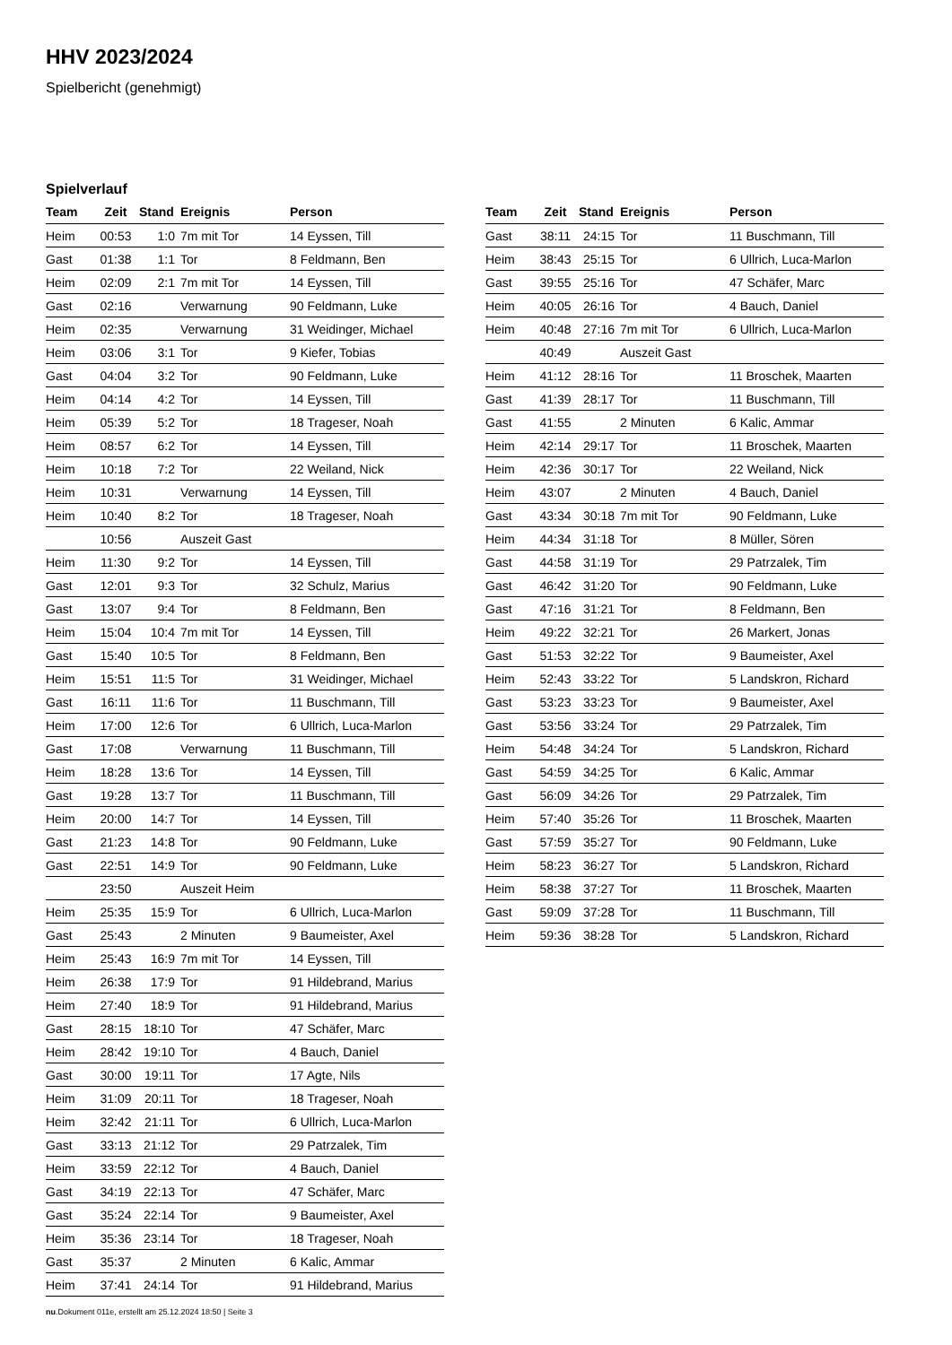HHV 2023/2024
Spielbericht (genehmigt)
Spielverlauf
| Team | Zeit | Stand | Ereignis | Person |
| --- | --- | --- | --- | --- |
| Heim | 00:53 | 1:0 | 7m mit Tor | 14 Eyssen, Till |
| Gast | 01:38 | 1:1 | Tor | 8 Feldmann, Ben |
| Heim | 02:09 | 2:1 | 7m mit Tor | 14 Eyssen, Till |
| Gast | 02:16 | | Verwarnung | 90 Feldmann, Luke |
| Heim | 02:35 | | Verwarnung | 31 Weidinger, Michael |
| Heim | 03:06 | 3:1 | Tor | 9 Kiefer, Tobias |
| Gast | 04:04 | 3:2 | Tor | 90 Feldmann, Luke |
| Heim | 04:14 | 4:2 | Tor | 14 Eyssen, Till |
| Heim | 05:39 | 5:2 | Tor | 18 Trageser, Noah |
| Heim | 08:57 | 6:2 | Tor | 14 Eyssen, Till |
| Heim | 10:18 | 7:2 | Tor | 22 Weiland, Nick |
| Heim | 10:31 | | Verwarnung | 14 Eyssen, Till |
| Heim | 10:40 | 8:2 | Tor | 18 Trageser, Noah |
| | 10:56 | | Auszeit Gast | |
| Heim | 11:30 | 9:2 | Tor | 14 Eyssen, Till |
| Gast | 12:01 | 9:3 | Tor | 32 Schulz, Marius |
| Gast | 13:07 | 9:4 | Tor | 8 Feldmann, Ben |
| Heim | 15:04 | 10:4 | 7m mit Tor | 14 Eyssen, Till |
| Gast | 15:40 | 10:5 | Tor | 8 Feldmann, Ben |
| Heim | 15:51 | 11:5 | Tor | 31 Weidinger, Michael |
| Gast | 16:11 | 11:6 | Tor | 11 Buschmann, Till |
| Heim | 17:00 | 12:6 | Tor | 6 Ullrich, Luca-Marlon |
| Gast | 17:08 | | Verwarnung | 11 Buschmann, Till |
| Heim | 18:28 | 13:6 | Tor | 14 Eyssen, Till |
| Gast | 19:28 | 13:7 | Tor | 11 Buschmann, Till |
| Heim | 20:00 | 14:7 | Tor | 14 Eyssen, Till |
| Gast | 21:23 | 14:8 | Tor | 90 Feldmann, Luke |
| Gast | 22:51 | 14:9 | Tor | 90 Feldmann, Luke |
| | 23:50 | | Auszeit Heim | |
| Heim | 25:35 | 15:9 | Tor | 6 Ullrich, Luca-Marlon |
| Gast | 25:43 | | 2 Minuten | 9 Baumeister, Axel |
| Heim | 25:43 | 16:9 | 7m mit Tor | 14 Eyssen, Till |
| Heim | 26:38 | 17:9 | Tor | 91 Hildebrand, Marius |
| Heim | 27:40 | 18:9 | Tor | 91 Hildebrand, Marius |
| Gast | 28:15 | 18:10 | Tor | 47 Schäfer, Marc |
| Heim | 28:42 | 19:10 | Tor | 4 Bauch, Daniel |
| Gast | 30:00 | 19:11 | Tor | 17 Agte, Nils |
| Heim | 31:09 | 20:11 | Tor | 18 Trageser, Noah |
| Heim | 32:42 | 21:11 | Tor | 6 Ullrich, Luca-Marlon |
| Gast | 33:13 | 21:12 | Tor | 29 Patrzalek, Tim |
| Heim | 33:59 | 22:12 | Tor | 4 Bauch, Daniel |
| Gast | 34:19 | 22:13 | Tor | 47 Schäfer, Marc |
| Gast | 35:24 | 22:14 | Tor | 9 Baumeister, Axel |
| Heim | 35:36 | 23:14 | Tor | 18 Trageser, Noah |
| Gast | 35:37 | | 2 Minuten | 6 Kalic, Ammar |
| Heim | 37:41 | 24:14 | Tor | 91 Hildebrand, Marius |
| Team | Zeit | Stand | Ereignis | Person |
| --- | --- | --- | --- | --- |
| Gast | 38:11 | 24:15 | Tor | 11 Buschmann, Till |
| Heim | 38:43 | 25:15 | Tor | 6 Ullrich, Luca-Marlon |
| Gast | 39:55 | 25:16 | Tor | 47 Schäfer, Marc |
| Heim | 40:05 | 26:16 | Tor | 4 Bauch, Daniel |
| Heim | 40:48 | 27:16 | 7m mit Tor | 6 Ullrich, Luca-Marlon |
| | 40:49 | | Auszeit Gast | |
| Heim | 41:12 | 28:16 | Tor | 11 Broschek, Maarten |
| Gast | 41:39 | 28:17 | Tor | 11 Buschmann, Till |
| Gast | 41:55 | | 2 Minuten | 6 Kalic, Ammar |
| Heim | 42:14 | 29:17 | Tor | 11 Broschek, Maarten |
| Heim | 42:36 | 30:17 | Tor | 22 Weiland, Nick |
| Heim | 43:07 | | 2 Minuten | 4 Bauch, Daniel |
| Gast | 43:34 | 30:18 | 7m mit Tor | 90 Feldmann, Luke |
| Heim | 44:34 | 31:18 | Tor | 8 Müller, Sören |
| Gast | 44:58 | 31:19 | Tor | 29 Patrzalek, Tim |
| Gast | 46:42 | 31:20 | Tor | 90 Feldmann, Luke |
| Gast | 47:16 | 31:21 | Tor | 8 Feldmann, Ben |
| Heim | 49:22 | 32:21 | Tor | 26 Markert, Jonas |
| Gast | 51:53 | 32:22 | Tor | 9 Baumeister, Axel |
| Heim | 52:43 | 33:22 | Tor | 5 Landskron, Richard |
| Gast | 53:23 | 33:23 | Tor | 9 Baumeister, Axel |
| Gast | 53:56 | 33:24 | Tor | 29 Patrzalek, Tim |
| Heim | 54:48 | 34:24 | Tor | 5 Landskron, Richard |
| Gast | 54:59 | 34:25 | Tor | 6 Kalic, Ammar |
| Gast | 56:09 | 34:26 | Tor | 29 Patrzalek, Tim |
| Heim | 57:40 | 35:26 | Tor | 11 Broschek, Maarten |
| Gast | 57:59 | 35:27 | Tor | 90 Feldmann, Luke |
| Heim | 58:23 | 36:27 | Tor | 5 Landskron, Richard |
| Heim | 58:38 | 37:27 | Tor | 11 Broschek, Maarten |
| Gast | 59:09 | 37:28 | Tor | 11 Buschmann, Till |
| Heim | 59:36 | 38:28 | Tor | 5 Landskron, Richard |
nu.Dokument 011e, erstellt am 25.12.2024 18:50 | Seite 3